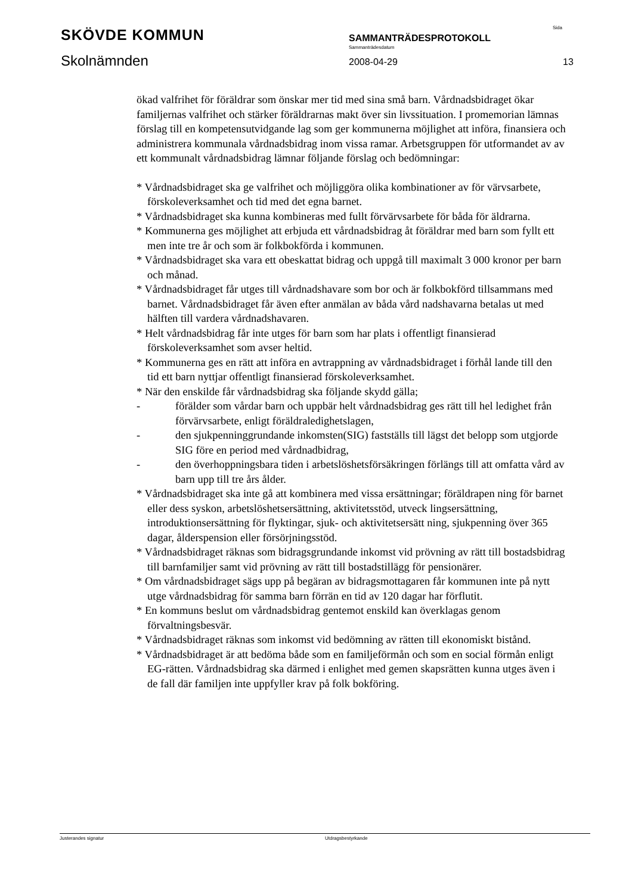SKÖVDE KOMMUN
Skolnämnden
SAMMANTRÄDESPROTOKOLL
Sammanträdesdatum
2008-04-29
Sida
13
ökad valfrihet för föräldrar som önskar mer tid med sina små barn. Vårdnadsbidraget ökar familjernas valfrihet och stärker föräldrarnas makt över sin livssituation. I promemorian lämnas förslag till en kompetensutvidgande lag som ger kommunerna möjlighet att införa, finansiera och administrera kommunala vårdnadsbidrag inom vissa ramar. Arbetsgruppen för utformandet av av ett kommunalt vårdnadsbidrag lämnar följande förslag och bedömningar:
* Vårdnadsbidraget ska ge valfrihet och möjliggöra olika kombinationer av för värvsarbete, förskoleverksamhet och tid med det egna barnet.
* Vårdnadsbidraget ska kunna kombineras med fullt förvärvsarbete för båda för äldrarna.
* Kommunerna ges möjlighet att erbjuda ett vårdnadsbidrag åt föräldrar med barn som fyllt ett men inte tre år och som är folkbokförda i kommunen.
* Vårdnadsbidraget ska vara ett obeskattat bidrag och uppgå till maximalt 3 000 kronor per barn och månad.
* Vårdnadsbidraget får utges till vårdnadshavare som bor och är folkbokförd tillsammans med barnet. Vårdnadsbidraget får även efter anmälan av båda vård nadshavarna betalas ut med hälften till vardera vårdnadshavaren.
* Helt vårdnadsbidrag får inte utges för barn som har plats i offentligt finansierad förskoleverksamhet som avser heltid.
* Kommunerna ges en rätt att införa en avtrappning av vårdnadsbidraget i förhål lande till den tid ett barn nyttjar offentligt finansierad förskoleverksamhet.
* När den enskilde får vårdnadsbidrag ska följande skydd gälla;
- förälder som vårdar barn och uppbär helt vårdnadsbidrag ges rätt till hel ledighet från förvärvsarbete, enligt föräldraledighetslagen,
- den sjukpenninggrundande inkomsten(SIG) fastställs till lägst det belopp som utgjorde SIG före en period med vårdnadbidrag,
- den överhoppningsbara tiden i arbetslöshetsförsäkringen förlängs till att omfatta vård av barn upp till tre års ålder.
* Vårdnadsbidraget ska inte gå att kombinera med vissa ersättningar; föräldrapen ning för barnet eller dess syskon, arbetslöshetsersättning, aktivitetsstöd, utveck lingsersättning, introduktionsersättning för flyktingar, sjuk- och aktivitetsersätt ning, sjukpenning över 365 dagar, ålderspension eller försörjningsstöd.
* Vårdnadsbidraget räknas som bidragsgrundande inkomst vid prövning av rätt till bostadsbidrag till barnfamiljer samt vid prövning av rätt till bostadstillägg för pensionärer.
* Om vårdnadsbidraget sägs upp på begäran av bidragsmottagaren får kommunen inte på nytt utge vårdnadsbidrag för samma barn förrän en tid av 120 dagar har förflutit.
* En kommuns beslut om vårdnadsbidrag gentemot enskild kan överklagas genom förvaltningsbesvär.
* Vårdnadsbidraget räknas som inkomst vid bedömning av rätten till ekonomiskt bistånd.
* Vårdnadsbidraget är att bedöma både som en familjeförmån och som en social förmån enligt EG-rätten. Vårdnadsbidrag ska därmed i enlighet med gemen skapsrätten kunna utges även i de fall där familjen inte uppfyller krav på folk bokföring.
Justerandes signatur Utdragsbestyrkande